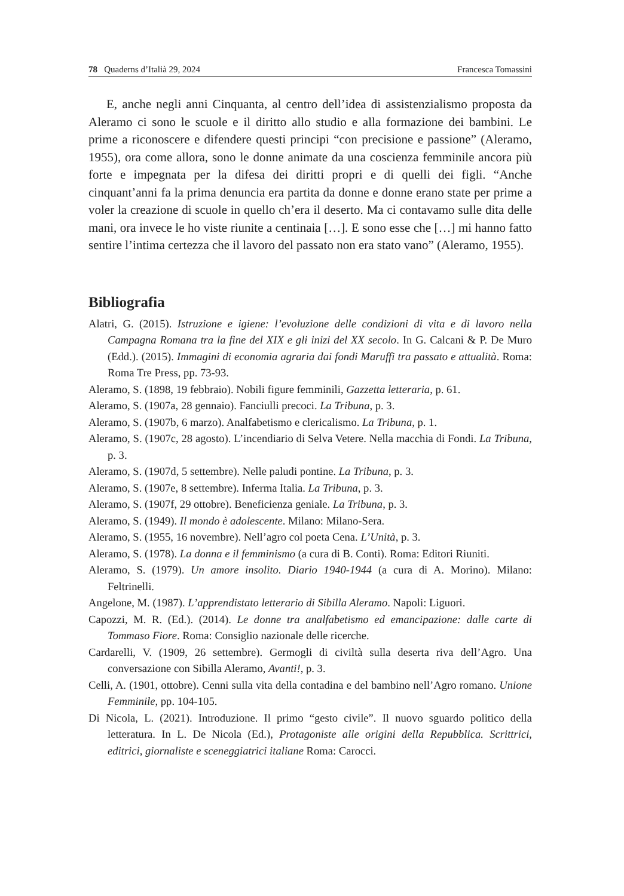78 Quaderns d’Italià 29, 2024 Francesca Tomassini
E, anche negli anni Cinquanta, al centro dell’idea di assistenzialismo proposta da Aleramo ci sono le scuole e il diritto allo studio e alla formazione dei bambini. Le prime a riconoscere e difendere questi principi “con precisione e passione” (Aleramo, 1955), ora come allora, sono le donne animate da una coscienza femminile ancora più forte e impegnata per la difesa dei diritti propri e di quelli dei figli. “Anche cinquant’anni fa la prima denuncia era partita da donne e donne erano state per prime a voler la creazione di scuole in quello ch’era il deserto. Ma ci contavamo sulle dita delle mani, ora invece le ho viste riunite a centinaia […]. E sono esse che […] mi hanno fatto sentire l’intima certezza che il lavoro del passato non era stato vano” (Aleramo, 1955).
Bibliografia
Alatri, G. (2015). Istruzione e igiene: l’evoluzione delle condizioni di vita e di lavoro nella Campagna Romana tra la fine del XIX e gli inizi del XX secolo. In G. Calcani & P. De Muro (Edd.). (2015). Immagini di economia agraria dai fondi Maruffi tra passato e attualità. Roma: Roma Tre Press, pp. 73-93.
Aleramo, S. (1898, 19 febbraio). Nobili figure femminili, Gazzetta letteraria, p. 61.
Aleramo, S. (1907a, 28 gennaio). Fanciulli precoci. La Tribuna, p. 3.
Aleramo, S. (1907b, 6 marzo). Analfabetismo e clericalismo. La Tribuna, p. 1.
Aleramo, S. (1907c, 28 agosto). L’incendiario di Selva Vetere. Nella macchia di Fondi. La Tribuna, p. 3.
Aleramo, S. (1907d, 5 settembre). Nelle paludi pontine. La Tribuna, p. 3.
Aleramo, S. (1907e, 8 settembre). Inferma Italia. La Tribuna, p. 3.
Aleramo, S. (1907f, 29 ottobre). Beneficienza geniale. La Tribuna, p. 3.
Aleramo, S. (1949). Il mondo è adolescente. Milano: Milano-Sera.
Aleramo, S. (1955, 16 novembre). Nell’agro col poeta Cena. L’Unità, p. 3.
Aleramo, S. (1978). La donna e il femminismo (a cura di B. Conti). Roma: Editori Riuniti.
Aleramo, S. (1979). Un amore insolito. Diario 1940-1944 (a cura di A. Morino). Milano: Feltrinelli.
Angelone, M. (1987). L’apprendistato letterario di Sibilla Aleramo. Napoli: Liguori.
Capozzi, M. R. (Ed.). (2014). Le donne tra analfabetismo ed emancipazione: dalle carte di Tommaso Fiore. Roma: Consiglio nazionale delle ricerche.
Cardarelli, V. (1909, 26 settembre). Germogli di civiltà sulla deserta riva dell’Agro. Una conversazione con Sibilla Aleramo, Avanti!, p. 3.
Celli, A. (1901, ottobre). Cenni sulla vita della contadina e del bambino nell’Agro romano. Unione Femminile, pp. 104-105.
Di Nicola, L. (2021). Introduzione. Il primo “gesto civile”. Il nuovo sguardo politico della letteratura. In L. De Nicola (Ed.), Protagoniste alle origini della Repubblica. Scrittrici, editrici, giornaliste e sceneggiatrici italiane Roma: Carocci.